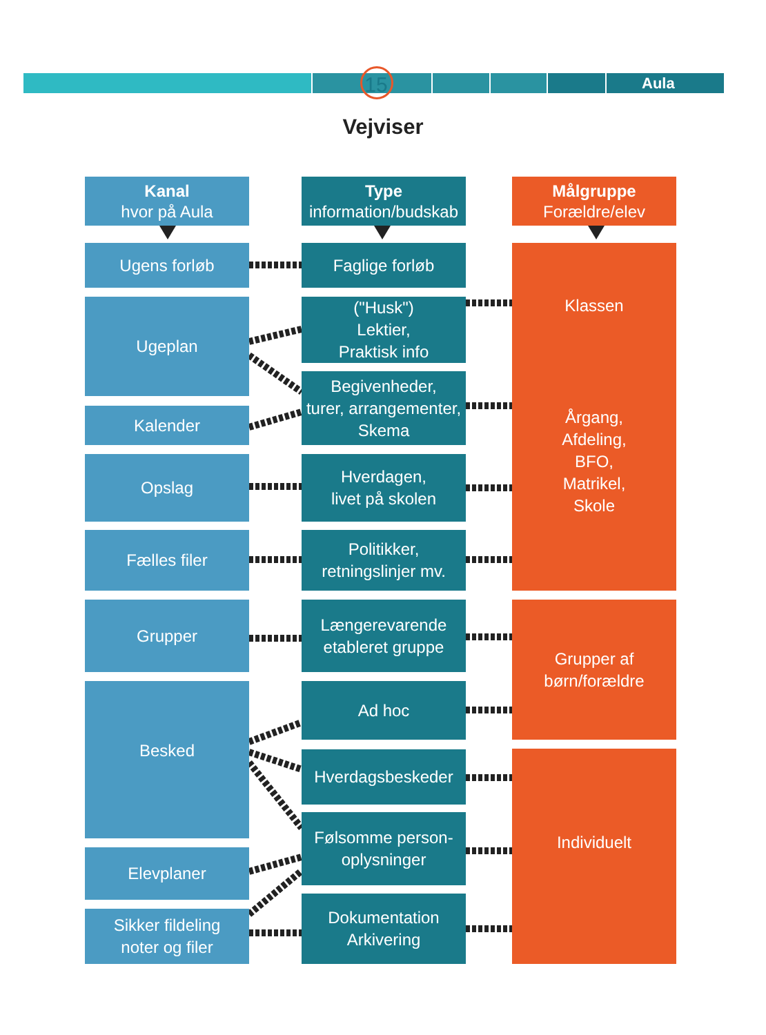15 Aula
Vejviser
Kanal
hvor på Aula
Ugens forløb
Ugeplan
Kalender
Opslag
Fælles filer
Grupper
Besked
Elevplaner
Sikker fildeling
noter og filer
Type
information/budskab
Faglige forløb
("Husk")
Lektier,
Praktisk info
Begivenheder,
turer, arrangementer,
Skema
Hverdagen,
livet på skolen
Politikker,
retningslinjer mv.
Længerevarende
etableret gruppe
Ad hoc
Hverdagsbeskeder
Følsomme person-
oplysninger
Dokumentation
Arkivering
Målgruppe
Forældre/elev
Klassen
Årgang,
Afdeling,
BFO,
Matrikel,
Skole
Grupper af
børn/forældre
Individuelt